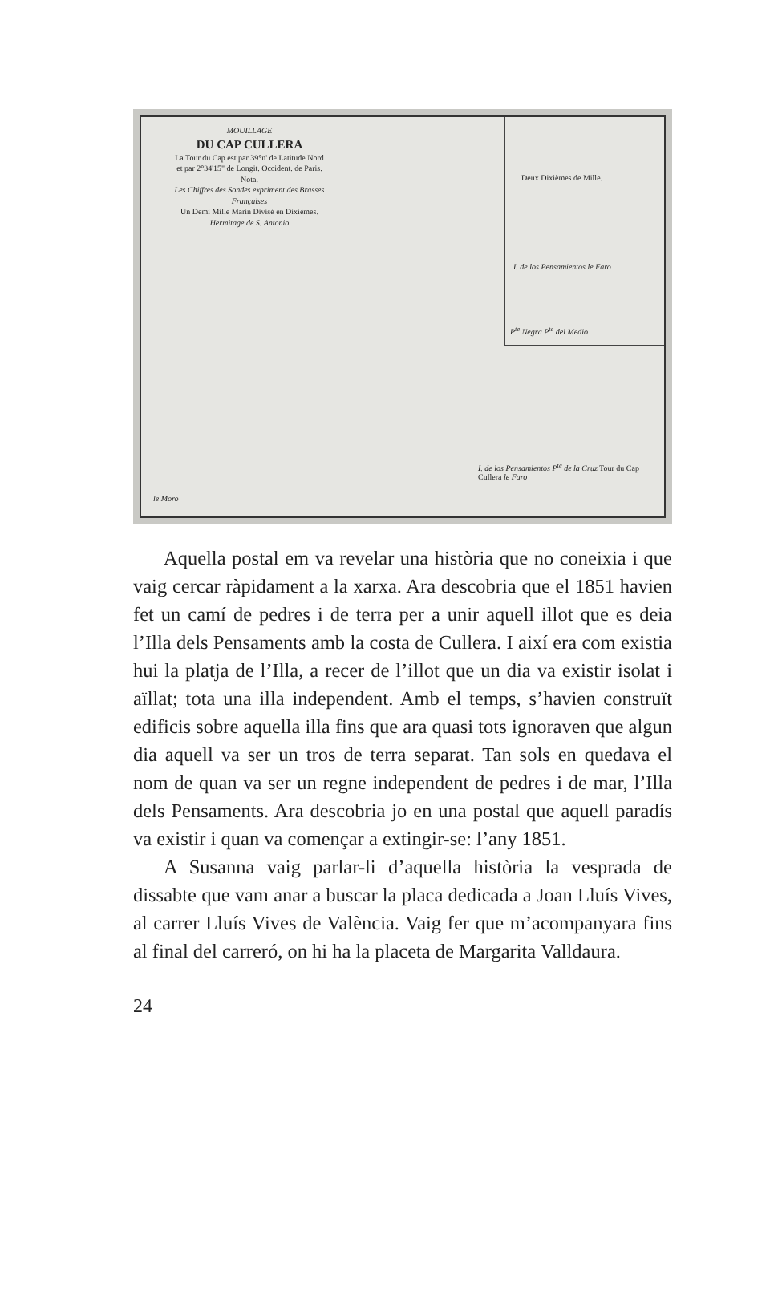MOUILLAGE
DU CAP CULLERA
La Tour du Cap est par 39°n' de Latitude Nord
et par 2°34'15" de Longit. Occident. de Paris.
Nota.
Les Chiffres des Sondes expriment des Brasses Françaises
Un Demi Mille Marin Divisé en Dixièmes.
Hermitage de S. Antonio
Deux Dixièmes de Mille.
I. de los Pensamientos le Faro
P<sup>te</sup> Negra P<sup>te</sup> del Medio
I. de los Pensamientos P<sup>te</sup> de la Cruz Tour du Cap Cullera le Faro
le Moro
Aquella postal em va revelar una història que no coneixia i que vaig cercar ràpidament a la xarxa. Ara descobria que el 1851 havien fet un camí de pedres i de terra per a unir aquell illot que es deia l’Illa dels Pensaments amb la costa de Cullera. I així era com existia hui la platja de l’Illa, a recer de l’illot que un dia va existir isolat i aïllat; tota una illa independent. Amb el temps, s’havien construït edificis sobre aquella illa fins que ara quasi tots ignoraven que algun dia aquell va ser un tros de terra separat. Tan sols en quedava el nom de quan va ser un regne independent de pedres i de mar, l’Illa dels Pensaments. Ara descobria jo en una postal que aquell paradís va existir i quan va començar a extingir-se: l’any 1851.
A Susanna vaig parlar-li d’aquella història la vesprada de dissabte que vam anar a buscar la placa dedicada a Joan Lluís Vives, al carrer Lluís Vives de València. Vaig fer que m’acompa­nyara fins al final del carreró, on hi ha la placeta de Margarita Valldaura.
24